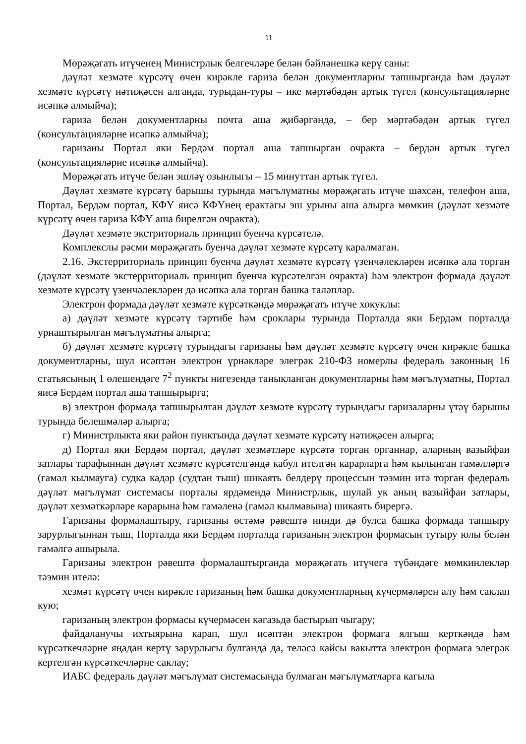11
Мөрәҗәгать итүченең Министрлык белгечләре белән бәйләнешкә керү саны:
дәүләт хезмәте күрсәтү өчен кирәкле гариза белән документларны тапшырганда һәм дәүләт хезмәте күрсәтү нәтиҗәсен алганда, турыдан-туры – ике мәртәбәдән артык түгел (консультацияләрне исәпкә алмыйча);
гариза белән документларны почта аша җибәргәндә, – бер мәртәбәдән артык түгел (консультацияләрне исәпкә алмыйча);
гаризаны Портал яки Бердәм портал аша тапшырган очракта – бердән артык түгел (консультацияләрне исәпкә алмыйча).
Мөрәҗәгать итүче белән эшләү озынлыгы – 15 минуттан артык түгел.
Дәүләт хезмәте күрсәтү барышы турында мәгълүматны мөрәҗәгать итүче шәхсән, телефон аша, Портал, Бердәм портал, КФҮ яисә КФҮнең ерактагы эш урыны аша алырга мөмкин (дәүләт хезмәте күрсәтү өчен гариза КФҮ аша бирелгән очракта).
Дәүләт хезмәте экстриториаль принцип буенча күрсәтелә.
Комплекслы рәсми мөрәҗәгать буенча дәүләт хезмәте күрсәтү каралмаган.
2.16. Экстерриториаль принцип буенча дәүләт хезмәте күрсәтү үзенчәлекләрен исәпкә ала торган (дәүләт хезмәте экстерриториаль принцип буенча күрсәтелгән очракта) һәм электрон формада дәүләт хезмәте күрсәтү үзенчәлекләрен дә исәпкә ала торган башка таләпләр.
Электрон формада дәүләт хезмәте күрсәткәндә мөрәҗәгать итүче хокуклы:
а) дәүләт хезмәте күрсәтү тәртибе һәм сроклары турында Порталда яки Бердәм порталда урнаштырылган мәгълүматны алырга;
б) дәүләт хезмәте күрсәтү турындагы гаризаны һәм дәүләт хезмәте күрсәтү өчен кирәкле башка документларны, шул исәптән электрон үрнәкләре элегрәк 210-ФЗ номерлы федераль законның 16 статьясының 1 өлешендәге 7<sup>2</sup> пункты нигезендә таныкланган документларны һәм мәгълүматны, Портал яисә Бердәм портал аша тапшырырга;
в) электрон формада тапшырылган дәүләт хезмәте күрсәтү турындагы гаризаларны үтәү барышы турында белешмәләр алырга;
г) Министрлыкта яки район пунктында дәүләт хезмәте күрсәтү нәтиҗәсен алырга;
д) Портал яки Бердәм портал, дәүләт хезмәтләре күрсәтә торган органнар, аларның вазыйфаи затлары тарафыннан дәүләт хезмәте күрсәтелгәндә кабул ителгән карарларга һәм кылынган гамәлләргә (гамәл кылмауга) судка кадәр (судтан тыш) шикаять белдерү процессын тәэмин итә торган федераль дәүләт мәгълүмат системасы порталы ярдәмендә Министрлык, шулай ук аның вазыйфаи затлары, дәүләт хезмәткәрләре карарына һәм гамәленә (гамәл кылмавына) шикаять бирергә.
Гаризаны формалаштыру, гаризаны өстәмә рәвештә нинди дә булса башка формада тапшыру зарурлыгыннан тыш, Порталда яки Бердәм порталда гаризаның электрон формасын тутыру юлы белән гамәлгә ашырыла.
Гаризаны электрон рәвештә формалаштырганда мөрәҗәгать итүчегә түбәндәге мөмкинлекләр тәэмин ителә:
хезмәт күрсәтү өчен кирәкле гаризаның һәм башка документларның күчермәләрен алу һәм саклап кую;
гаризаның электрон формасы күчермәсен кәгазьдә бастырып чыгару;
файдаланучы ихтыярына карап, шул исәптән электрон формага ялгыш керткәндә һәм күрсәткечләрне яңадан кертү зарурлыгы булганда да, теләсә кайсы вакытта электрон формага элегрәк кертелгән күрсәткечләрне саклау;
ИАБС федераль дәүләт мәгълүмат системасында булмаган мәгълүматларга кагыла